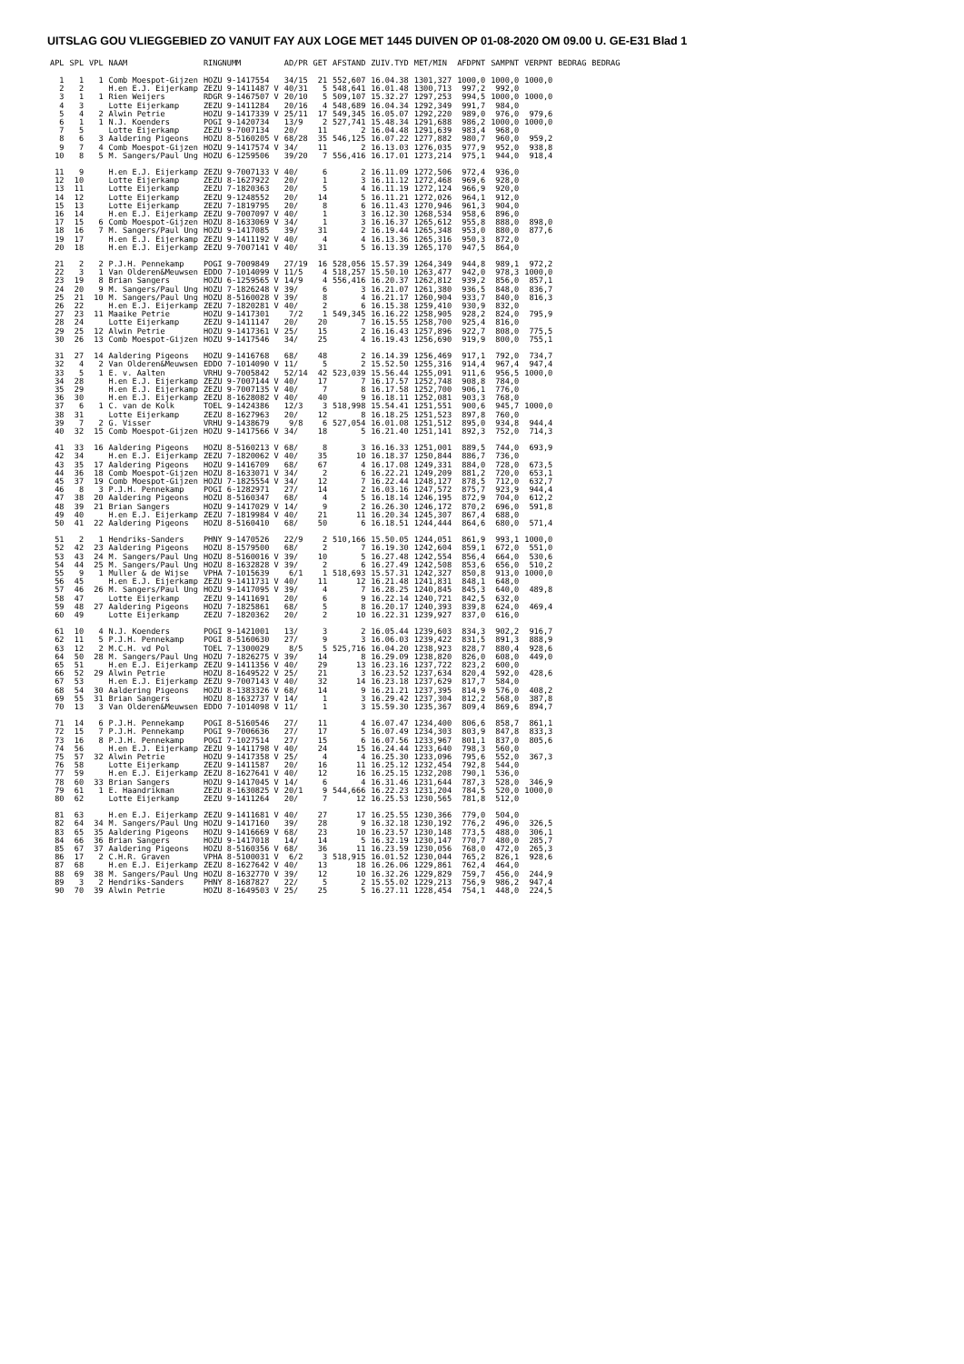UITSLAG GOU VLIEGGEBIED ZO VANUIT FAY AUX LOGE MET 1445 DUIVEN OP 01-08-2020 OM 09.00 U. GE-E31 Blad 1
| APL | SPL | VPL | NAAM | RINGNUMM | AD/PR | GET | AFSTAND | ZUIV.TYD | MET/MIN | AFDPNT | SAMPNT | VERPNT | BEDRAG | BEDRAG |
| --- | --- | --- | --- | --- | --- | --- | --- | --- | --- | --- | --- | --- | --- | --- |
| 1 | 1 | 1 | Comb Moespot-Gijzen | HOZU 9-1417554 | 34/15 | 21 | 552,607 | 16.04.38 | 1301,327 | 1000,0 | 1000,0 | 1000,0 | | |
| 2 | 2 | | H.en E.J. Eijerkamp | ZEZU 9-1411487 V | 40/31 | 5 | 548,641 | 16.01.48 | 1300,713 | 997,2 | 992,0 | | | |
| 3 | 1 | 1 | Rien Weijers | RDGR 9-1467507 V | 20/10 | 5 | 509,107 | 15.32.27 | 1297,253 | 994,5 | 1000,0 | 1000,0 | | |
| 4 | 3 | | Lotte Eijerkamp | ZEZU 9-1411284 | 20/16 | 4 | 548,689 | 16.04.34 | 1292,349 | 991,7 | 984,0 | | | |
| 5 | 4 | 2 | Alwin Petrie | HOZU 9-1417339 V | 25/11 | 17 | 549,345 | 16.05.07 | 1292,220 | 989,0 | 976,0 | 979,6 | | |
| 6 | 1 | 1 | N.J. Koenders | POGI 9-1420734 | 13/9 | 2 | 527,741 | 15.48.34 | 1291,688 | 986,2 | 1000,0 | 1000,0 | | |
| 7 | 5 | | Lotte Eijerkamp | ZEZU 9-7007134 | 20/ | 11 | 2 | 16.04.48 | 1291,639 | 983,4 | 968,0 | | | |
| 8 | 6 | 3 | Aaldering Pigeons | HOZU 8-5160205 V | 68/28 | 35 | 546,125 | 16.07.22 | 1277,882 | 980,7 | 960,0 | 959,2 | | |
| 9 | 7 | 4 | Comb Moespot-Gijzen | HOZU 9-1417574 V | 34/ | 11 | 2 | 16.13.03 | 1276,035 | 977,9 | 952,0 | 938,8 | | |
| 10 | 8 | 5 | M. Sangers/Paul Ung | HOZU 6-1259506 | 39/20 | 7 | 556,416 | 16.17.01 | 1273,214 | 975,1 | 944,0 | 918,4 | | |
| 11 | 9 | | H.en E.J. Eijerkamp | ZEZU 9-7007133 V | 40/ | 6 | 2 | 16.11.09 | 1272,506 | 972,4 | 936,0 | | | |
| 12 | 10 | | Lotte Eijerkamp | ZEZU 8-1627922 | 20/ | 1 | 3 | 16.11.12 | 1272,468 | 969,6 | 928,0 | | | |
| 13 | 11 | | Lotte Eijerkamp | ZEZU 7-1820363 | 20/ | 5 | 4 | 16.11.19 | 1272,124 | 966,9 | 920,0 | | | |
| 14 | 12 | | Lotte Eijerkamp | ZEZU 9-1248552 | 20/ | 14 | 5 | 16.11.21 | 1272,026 | 964,1 | 912,0 | | | |
| 15 | 13 | | Lotte Eijerkamp | ZEZU 7-1819795 | 20/ | 8 | 6 | 16.11.43 | 1270,946 | 961,3 | 904,0 | | | |
| 16 | 14 | | H.en E.J. Eijerkamp | ZEZU 9-7007097 V | 40/ | 1 | 3 | 16.12.30 | 1268,534 | 958,6 | 896,0 | | | |
| 17 | 15 | 6 | Comb Moespot-Gijzen | HOZU 8-1633069 V | 34/ | 1 | 3 | 16.16.37 | 1265,612 | 955,8 | 888,0 | 898,0 | | |
| 18 | 16 | 7 | M. Sangers/Paul Ung | HOZU 9-1417085 | 39/ | 31 | 2 | 16.19.44 | 1265,348 | 953,0 | 880,0 | 877,6 | | |
| 19 | 17 | | H.en E.J. Eijerkamp | ZEZU 9-1411192 V | 40/ | 4 | 4 | 16.13.36 | 1265,316 | 950,3 | 872,0 | | | |
| 20 | 18 | | H.en E.J. Eijerkamp | ZEZU 9-7007141 V | 40/ | 31 | 5 | 16.13.39 | 1265,170 | 947,5 | 864,0 | | | |
| 21 | 2 | 2 | P.J.H. Pennekamp | POGI 9-7009849 | 27/19 | 16 | 528,056 | 15.57.39 | 1264,349 | 944,8 | 989,1 | 972,2 | | |
| 22 | 3 | 1 | Van Olderen&Meuwsen | EDDO 7-1014099 V | 11/5 | 4 | 518,257 | 15.50.10 | 1263,477 | 942,0 | 978,3 | 1000,0 | | |
| 23 | 19 | 8 | Brian Sangers | HOZU 6-1259565 V | 14/9 | 4 | 556,416 | 16.20.37 | 1262,812 | 939,2 | 856,0 | 857,1 | | |
| 24 | 20 | 9 | M. Sangers/Paul Ung | HOZU 7-1826248 V | 39/ | 6 | 3 | 16.21.07 | 1261,380 | 936,5 | 848,0 | 836,7 | | |
| 25 | 21 | 10 | M. Sangers/Paul Ung | HOZU 8-5160028 V | 39/ | 8 | 4 | 16.21.17 | 1260,904 | 933,7 | 840,0 | 816,3 | | |
| 26 | 22 | | H.en E.J. Eijerkamp | ZEZU 7-1820281 V | 40/ | 2 | 6 | 16.15.38 | 1259,410 | 930,9 | 832,0 | | | |
| 27 | 23 | 11 | Maaike Petrie | HOZU 9-1417301 | 7/2 | 1 | 549,345 | 16.16.22 | 1258,905 | 928,2 | 824,0 | 795,9 | | |
| 28 | 24 | | Lotte Eijerkamp | ZEZU 9-1411147 | 20/ | 20 | 7 | 16.15.55 | 1258,700 | 925,4 | 816,0 | | | |
| 29 | 25 | 12 | Alwin Petrie | HOZU 9-1417361 V | 25/ | 15 | 2 | 16.16.43 | 1257,896 | 922,7 | 808,0 | 775,5 | | |
| 30 | 26 | 13 | Comb Moespot-Gijzen | HOZU 9-1417546 | 34/ | 25 | 4 | 16.19.43 | 1256,690 | 919,9 | 800,0 | 755,1 | | |
| 31 | 27 | 14 | Aaldering Pigeons | HOZU 9-1416768 | 68/ | 48 | 2 | 16.14.39 | 1256,469 | 917,1 | 792,0 | 734,7 | | |
| 32 | 4 | 2 | Van Olderen&Meuwsen | EDDO 7-1014090 V | 11/ | 5 | 2 | 15.52.50 | 1255,316 | 914,4 | 967,4 | 947,4 | | |
| 33 | 5 | 1 | E. v. Aalten | VRHU 9-7005842 | 52/14 | 42 | 523,039 | 15.56.44 | 1255,091 | 911,6 | 956,5 | 1000,0 | | |
| 34 | 28 | | H.en E.J. Eijerkamp | ZEZU 9-7007144 V | 40/ | 17 | 7 | 16.17.57 | 1252,748 | 908,8 | 784,0 | | | |
| 35 | 29 | | H.en E.J. Eijerkamp | ZEZU 9-7007135 V | 40/ | 7 | 8 | 16.17.58 | 1252,700 | 906,1 | 776,0 | | | |
| 36 | 30 | | H.en E.J. Eijerkamp | ZEZU 8-1628082 V | 40/ | 40 | 9 | 16.18.11 | 1252,081 | 903,3 | 768,0 | | | |
| 37 | 6 | 1 | C. van de Kolk | TOEL 9-1424386 | 12/3 | 3 | 518,998 | 15.54.41 | 1251,551 | 900,6 | 945,7 | 1000,0 | | |
| 38 | 31 | | Lotte Eijerkamp | ZEZU 8-1627963 | 20/ | 12 | 8 | 16.18.25 | 1251,523 | 897,8 | 760,0 | | | |
| 39 | 7 | 2 | G. Visser | VRHU 9-1438679 | 9/8 | 6 | 527,054 | 16.01.08 | 1251,512 | 895,0 | 934,8 | 944,4 | | |
| 40 | 32 | 15 | Comb Moespot-Gijzen | HOZU 9-1417566 V | 34/ | 18 | 5 | 16.21.40 | 1251,141 | 892,3 | 752,0 | 714,3 | | |
| 41 | 33 | 16 | Aaldering Pigeons | HOZU 8-5160213 V | 68/ | 8 | 3 | 16.16.33 | 1251,001 | 889,5 | 744,0 | 693,9 | | |
| 42 | 34 | | H.en E.J. Eijerkamp | ZEZU 7-1820062 V | 40/ | 35 | 10 | 16.18.37 | 1250,844 | 886,7 | 736,0 | | | |
| 43 | 35 | 17 | Aaldering Pigeons | HOZU 9-1416709 | 68/ | 67 | 4 | 16.17.08 | 1249,331 | 884,0 | 728,0 | 673,5 | | |
| 44 | 36 | 18 | Comb Moespot-Gijzen | HOZU 8-1633071 V | 34/ | 2 | 6 | 16.22.21 | 1249,209 | 881,2 | 720,0 | 653,1 | | |
| 45 | 37 | 19 | Comb Moespot-Gijzen | HOZU 7-1825554 V | 34/ | 12 | 7 | 16.22.44 | 1248,127 | 878,5 | 712,0 | 632,7 | | |
| 46 | 8 | 3 | P.J.H. Pennekamp | POGI 6-1282971 | 27/ | 14 | 2 | 16.03.16 | 1247,572 | 875,7 | 923,9 | 944,4 | | |
| 47 | 38 | 20 | Aaldering Pigeons | HOZU 8-5160347 | 68/ | 4 | 5 | 16.18.14 | 1246,195 | 872,9 | 704,0 | 612,2 | | |
| 48 | 39 | 21 | Brian Sangers | HOZU 9-1417029 V | 14/ | 9 | 2 | 16.26.30 | 1246,172 | 870,2 | 696,0 | 591,8 | | |
| 49 | 40 | | H.en E.J. Eijerkamp | ZEZU 7-1819984 V | 40/ | 21 | 11 | 16.20.34 | 1245,307 | 867,4 | 688,0 | | | |
| 50 | 41 | 22 | Aaldering Pigeons | HOZU 8-5160410 | 68/ | 50 | 6 | 16.18.51 | 1244,444 | 864,6 | 680,0 | 571,4 | | |
| 51 | 2 | 1 | Hendriks-Sanders | PHNY 9-1470526 | 22/9 | 2 | 510,166 | 15.50.05 | 1244,051 | 861,9 | 993,1 | 1000,0 | | |
| 52 | 42 | 23 | Aaldering Pigeons | HOZU 8-1579500 | 68/ | 2 | 7 | 16.19.30 | 1242,604 | 859,1 | 672,0 | 551,0 | | |
| 53 | 43 | 24 | M. Sangers/Paul Ung | HOZU 8-5160016 V | 39/ | 10 | 5 | 16.27.48 | 1242,554 | 856,4 | 664,0 | 530,6 | | |
| 54 | 44 | 25 | M. Sangers/Paul Ung | HOZU 8-1632828 V | 39/ | 2 | 6 | 16.27.49 | 1242,508 | 853,6 | 656,0 | 510,2 | | |
| 55 | 9 | 1 | Muller & de Wijse | VPHA 7-1015639 | 6/1 | 1 | 518,693 | 15.57.31 | 1242,327 | 850,8 | 913,0 | 1000,0 | | |
| 56 | 45 | | H.en E.J. Eijerkamp | ZEZU 9-1411731 V | 40/ | 11 | 12 | 16.21.48 | 1241,831 | 848,1 | 648,0 | | | |
| 57 | 46 | 26 | M. Sangers/Paul Ung | HOZU 9-1417095 V | 39/ | 4 | 7 | 16.28.25 | 1240,845 | 845,3 | 640,0 | 489,8 | | |
| 58 | 47 | | Lotte Eijerkamp | ZEZU 9-1411691 | 20/ | 6 | 9 | 16.22.14 | 1240,721 | 842,5 | 632,0 | | | |
| 59 | 48 | 27 | Aaldering Pigeons | HOZU 7-1825861 | 68/ | 5 | 8 | 16.20.17 | 1240,393 | 839,8 | 624,0 | 469,4 | | |
| 60 | 49 | | Lotte Eijerkamp | ZEZU 7-1820362 | 20/ | 2 | 10 | 16.22.31 | 1239,927 | 837,0 | 616,0 | | | |
| 61 | 10 | 4 | N.J. Koenders | POGI 9-1421001 | 13/ | 3 | 2 | 16.05.44 | 1239,603 | 834,3 | 902,2 | 916,7 | | |
| 62 | 11 | 5 | P.J.H. Pennekamp | POGI 8-5160630 | 27/ | 9 | 3 | 16.06.03 | 1239,422 | 831,5 | 891,3 | 888,9 | | |
| 63 | 12 | 2 | M.C.H. vd Pol | TOEL 7-1300029 | 8/5 | 5 | 525,716 | 16.04.20 | 1238,923 | 828,7 | 880,4 | 928,6 | | |
| 64 | 50 | 28 | M. Sangers/Paul Ung | HOZU 7-1826275 V | 39/ | 14 | 8 | 16.29.09 | 1238,820 | 826,0 | 608,0 | 449,0 | | |
| 65 | 51 | | H.en E.J. Eijerkamp | ZEZU 9-1411356 V | 40/ | 29 | 13 | 16.23.16 | 1237,722 | 823,2 | 600,0 | | | |
| 66 | 52 | 29 | Alwin Petrie | HOZU 8-1649522 V | 25/ | 21 | 3 | 16.23.52 | 1237,634 | 820,4 | 592,0 | 428,6 | | |
| 67 | 53 | | H.en E.J. Eijerkamp | ZEZU 9-7007143 V | 40/ | 32 | 14 | 16.23.18 | 1237,629 | 817,7 | 584,0 | | | |
| 68 | 54 | 30 | Aaldering Pigeons | HOZU 8-1383326 V | 68/ | 14 | 9 | 16.21.21 | 1237,395 | 814,9 | 576,0 | 408,2 | | |
| 69 | 55 | 31 | Brian Sangers | HOZU 8-1632737 V | 14/ | 1 | 3 | 16.29.42 | 1237,304 | 812,2 | 568,0 | 387,8 | | |
| 70 | 13 | 3 | Van Olderen&Meuwsen | EDDO 7-1014098 V | 11/ | 1 | 3 | 15.59.30 | 1235,367 | 809,4 | 869,6 | 894,7 | | |
| 71 | 14 | 6 | P.J.H. Pennekamp | POGI 8-5160546 | 27/ | 11 | 4 | 16.07.47 | 1234,400 | 806,6 | 858,7 | 861,1 | | |
| 72 | 15 | 7 | P.J.H. Pennekamp | POGI 9-7006636 | 27/ | 17 | 5 | 16.07.49 | 1234,303 | 803,9 | 847,8 | 833,3 | | |
| 73 | 16 | 8 | P.J.H. Pennekamp | POGI 7-1027514 | 27/ | 15 | 6 | 16.07.56 | 1233,967 | 801,1 | 837,0 | 805,6 | | |
| 74 | 56 | | H.en E.J. Eijerkamp | ZEZU 9-1411798 V | 40/ | 24 | 15 | 16.24.44 | 1233,640 | 798,3 | 560,0 | | | |
| 75 | 57 | 32 | Alwin Petrie | HOZU 9-1417358 V | 25/ | 4 | 4 | 16.25.30 | 1233,096 | 795,6 | 552,0 | 367,3 | | |
| 76 | 58 | | Lotte Eijerkamp | ZEZU 9-1411587 | 20/ | 16 | 11 | 16.25.12 | 1232,454 | 792,8 | 544,0 | | | |
| 77 | 59 | | H.en E.J. Eijerkamp | ZEZU 8-1627641 V | 40/ | 12 | 16 | 16.25.15 | 1232,208 | 790,1 | 536,0 | | | |
| 78 | 60 | 33 | Brian Sangers | HOZU 9-1417045 V | 14/ | 6 | 4 | 16.31.46 | 1231,644 | 787,3 | 528,0 | 346,9 | | |
| 79 | 61 | 1 | E. Haandrikman | ZEZU 8-1630825 V | 20/1 | 9 | 544,666 | 16.22.23 | 1231,204 | 784,5 | 520,0 | 1000,0 | | |
| 80 | 62 | | Lotte Eijerkamp | ZEZU 9-1411264 | 20/ | 7 | 12 | 16.25.53 | 1230,565 | 781,8 | 512,0 | | | |
| 81 | 63 | | H.en E.J. Eijerkamp | ZEZU 9-1411681 V | 40/ | 27 | 17 | 16.25.55 | 1230,366 | 779,0 | 504,0 | | | |
| 82 | 64 | 34 | M. Sangers/Paul Ung | HOZU 9-1417160 | 39/ | 28 | 9 | 16.32.18 | 1230,192 | 776,2 | 496,0 | 326,5 | | |
| 83 | 65 | 35 | Aaldering Pigeons | HOZU 9-1416669 V | 68/ | 23 | 10 | 16.23.57 | 1230,148 | 773,5 | 488,0 | 306,1 | | |
| 84 | 66 | 36 | Brian Sangers | HOZU 9-1417018 | 14/ | 14 | 5 | 16.32.19 | 1230,147 | 770,7 | 480,0 | 285,7 | | |
| 85 | 67 | 37 | Aaldering Pigeons | HOZU 8-5160356 V | 68/ | 36 | 11 | 16.23.59 | 1230,056 | 768,0 | 472,0 | 265,3 | | |
| 86 | 17 | 2 | C.H.R. Graven | VPHA 8-5100031 V | 6/2 | 3 | 518,915 | 16.01.52 | 1230,044 | 765,2 | 826,1 | 928,6 | | |
| 87 | 68 | | H.en E.J. Eijerkamp | ZEZU 8-1627642 V | 40/ | 13 | 18 | 16.26.06 | 1229,861 | 762,4 | 464,0 | | | |
| 88 | 69 | 38 | M. Sangers/Paul Ung | HOZU 8-1632770 V | 39/ | 12 | 10 | 16.32.26 | 1229,829 | 759,7 | 456,0 | 244,9 | | |
| 89 | 3 | 2 | Hendriks-Sanders | PHNY 8-1687827 | 22/ | 5 | 2 | 15.55.02 | 1229,213 | 756,9 | 986,2 | 947,4 | | |
| 90 | 70 | 39 | Alwin Petrie | HOZU 8-1649503 V | 25/ | 25 | 5 | 16.27.11 | 1228,454 | 754,1 | 448,0 | 224,5 | | |